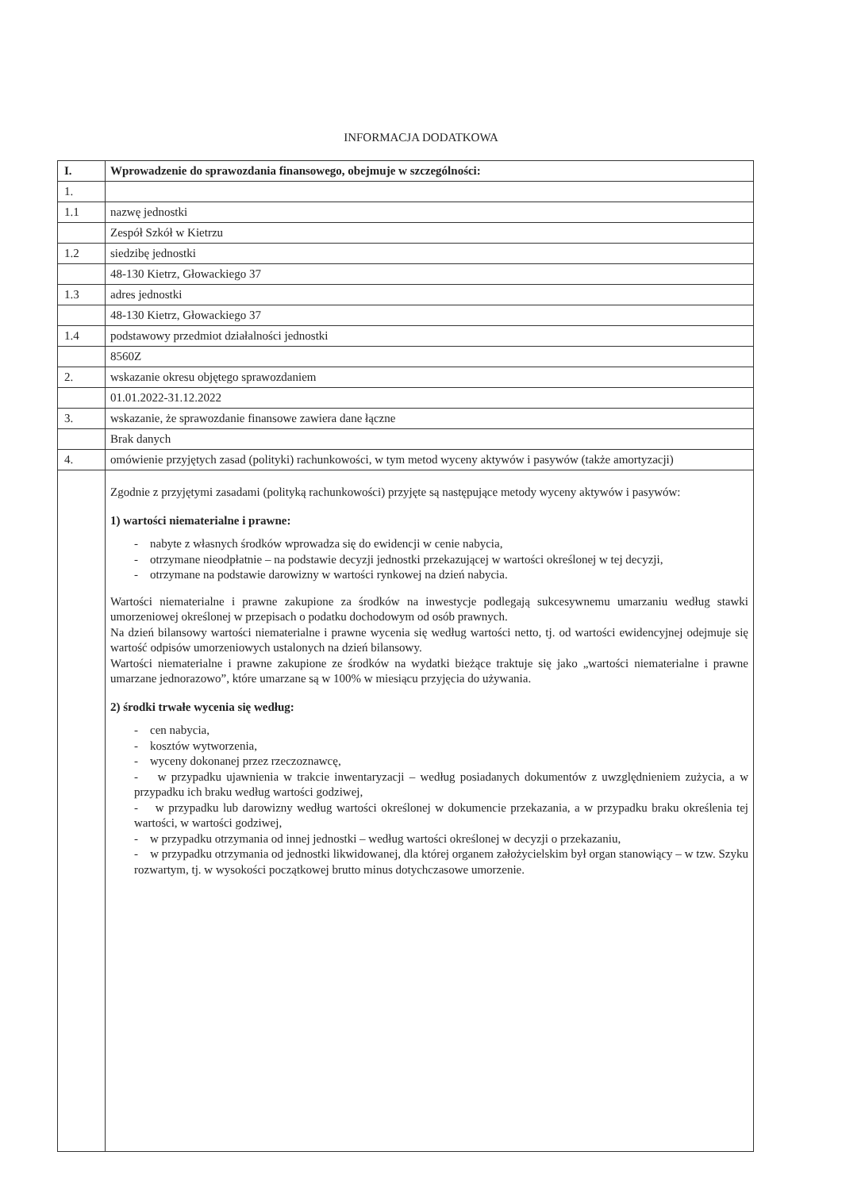INFORMACJA DODATKOWA
| I. | Wprowadzenie do sprawozdania finansowego, obejmuje w szczególności: |
| 1. | |
| 1.1 | nazwę jednostki |
| | Zespół Szkół w Kietrzu |
| 1.2 | siedzibę jednostki |
| | 48-130 Kietrz, Głowackiego 37 |
| 1.3 | adres jednostki |
| | 48-130 Kietrz, Głowackiego 37 |
| 1.4 | podstawowy przedmiot działalności jednostki |
| | 8560Z |
| 2. | wskazanie okresu objętego sprawozdaniem |
| | 01.01.2022-31.12.2022 |
| 3. | wskazanie, że sprawozdanie finansowe zawiera dane łączne |
| | Brak danych |
| 4. | omówienie przyjętych zasad (polityki) rachunkowości, w tym metod wyceny aktywów i pasywów (także amortyzacji) |
| | Zgodnie z przyjętymi zasadami (polityką rachunkowości) przyjęte są następujące metody wyceny aktywów i pasywów: 1) wartości niematerialne i prawne: - nabyte z własnych środków wprowadza się do ewidencji w cenie nabycia, - otrzymane nieodpłatnie – na podstawie decyzji jednostki przekazującej w wartości określonej w tej decyzji, - otrzymane na podstawie darowizny w wartości rynkowej na dzień nabycia. Wartości niematerialne i prawne zakupione za środków na inwestycje podlegają sukcesywnemu umarzaniu według stawki umorzeniowej określonej w przepisach o podatku dochodowym od osób prawnych. Na dzień bilansowy wartości niematerialne i prawne wycenia się według wartości netto, tj. od wartości ewidencyjnej odejmuje się wartość odpisów umorzeniowych ustalonych na dzień bilansowy. Wartości niematerialne i prawne zakupione ze środków na wydatki bieżące traktuje się jako „wartości niematerialne i prawne umarzane jednorazowo”, które umarzane są w 100% w miesiącu przyjęcia do używania. 2) środki trwałe wycenia się według: - cen nabycia, - kosztów wytworzenia, - wyceny dokonanej przez rzeczoznawcę, - w przypadku ujawnienia w trakcie inwentaryzacji – według posiadanych dokumentów z uwzględnieniem zużycia, a w przypadku ich braku według wartości godziwej, - w przypadku lub darowizny według wartości określonej w dokumencie przekazania, a w przypadku braku określenia tej wartości, w wartości godziwej, - w przypadku otrzymania od innej jednostki – według wartości określonej w decyzji o przekazaniu, - w przypadku otrzymania od jednostki likwidowanej, dla której organem założycielskim był organ stanowiący – w tzw. Szyku rozwartym, tj. w wysokości początkowej brutto minus dotychczasowe umorzenie. |